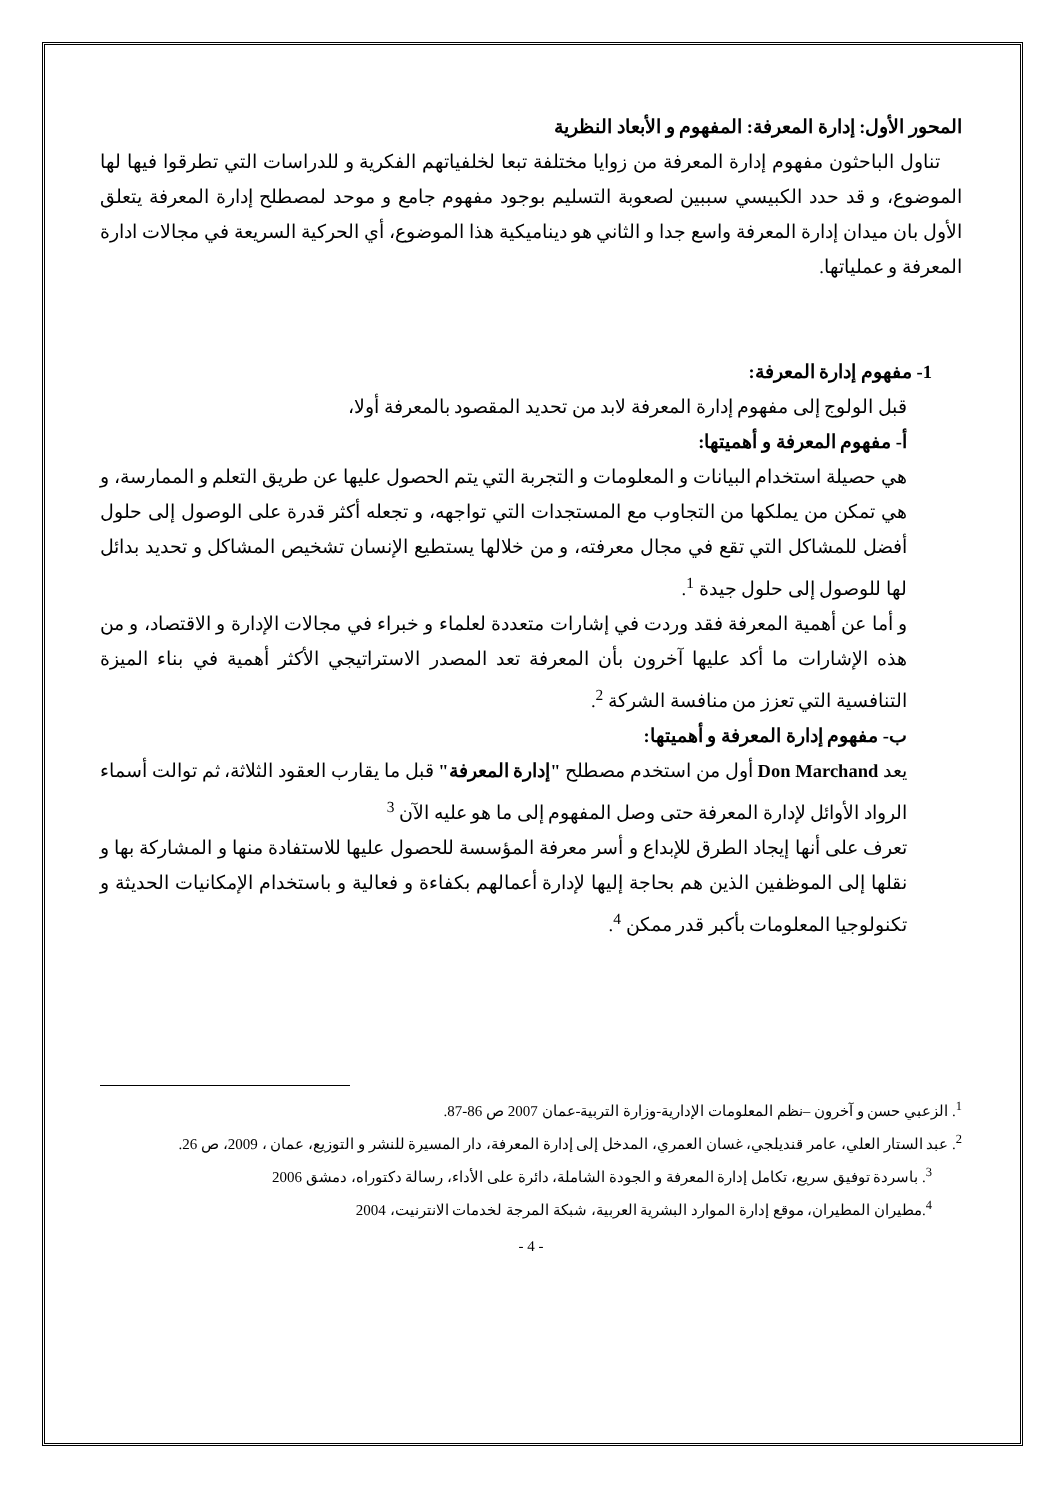المحور الأول: إدارة المعرفة: المفهوم و الأبعاد النظرية
تناول الباحثون مفهوم إدارة المعرفة من زوايا مختلفة تبعا لخلفياتهم الفكرية و للدراسات التي تطرقوا فيها لها الموضوع، و قد حدد الكبيسي سببين لصعوبة التسليم بوجود مفهوم جامع و موحد لمصطلح إدارة المعرفة يتعلق الأول بان ميدان إدارة المعرفة واسع جدا و الثاني هو ديناميكية هذا الموضوع، أي الحركية السريعة في مجالات ادارة المعرفة و عملياتها.
1- مفهوم إدارة المعرفة:
قبل الولوج إلى مفهوم إدارة المعرفة لابد من تحديد المقصود بالمعرفة أولا،
أ- مفهوم المعرفة و أهميتها:
هي حصيلة استخدام البيانات و المعلومات و التجربة التي يتم الحصول عليها عن طريق التعلم و الممارسة، و هي تمكن من يملكها من التجاوب مع المستجدات التي تواجهه، و تجعله أكثر قدرة على الوصول إلى حلول أفضل للمشاكل التي تقع في مجال معرفته، و من خلالها يستطيع الإنسان تشخيص المشاكل و تحديد بدائل لها للوصول إلى حلول جيدة <sup>1</sup>.
و أما عن أهمية المعرفة فقد وردت في إشارات متعددة لعلماء و خبراء في مجالات الإدارة و الاقتصاد، و من هذه الإشارات ما أكد عليها آخرون بأن المعرفة تعد المصدر الاستراتيجي الأكثر أهمية في بناء الميزة التنافسية التي تعزز من منافسة الشركة <sup>2</sup>.
ب- مفهوم إدارة المعرفة و أهميتها:
يعد Don Marchand أول من استخدم مصطلح "إدارة المعرفة" قبل ما يقارب العقود الثلاثة، ثم توالت أسماء الرواد الأوائل لإدارة المعرفة حتى وصل المفهوم إلى ما هو عليه الآن <sup>3</sup>
تعرف على أنها إيجاد الطرق للإبداع و أسر معرفة المؤسسة للحصول عليها للاستفادة منها و المشاركة بها و نقلها إلى الموظفين الذين هم بحاجة إليها لإدارة أعمالهم بكفاءة و فعالية و باستخدام الإمكانيات الحديثة و تكنولوجيا المعلومات بأكبر قدر ممكن <sup>4</sup>.
<sup>1</sup>. الزعبي حسن و آخرون –نظم المعلومات الإدارية-وزارة التربية-عمان 2007 ص 86-87.
<sup>2</sup>. عبد الستار العلي، عامر قنديلجي، غسان العمري، المدخل إلى إدارة المعرفة، دار المسيرة للنشر و التوزيع، عمان ، 2009، ص 26.
<sup>3</sup>. باسردة توفيق سريع، تكامل إدارة المعرفة و الجودة الشاملة، دائرة على الأداء، رسالة دكتوراه، دمشق 2006
<sup>4</sup>.مطيران المطيران، موقع إدارة الموارد البشرية العربية، شبكة المرجة لخدمات الانترنيت، 2004
- 4 -